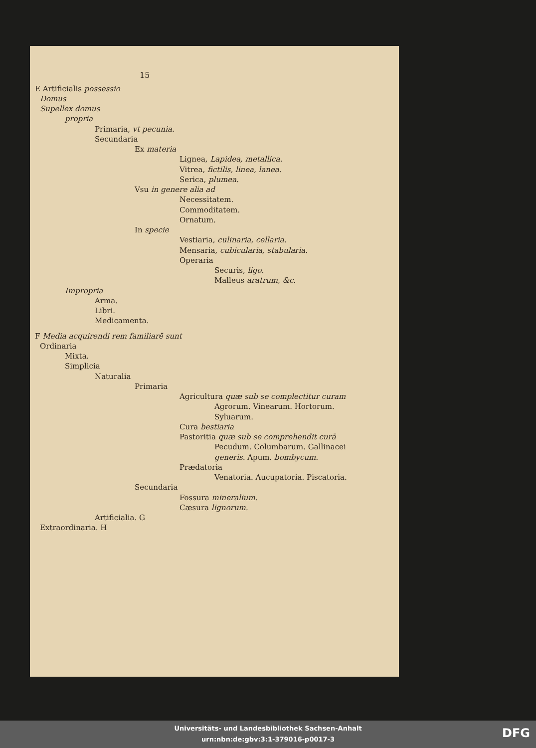15
E Artificialis possessio
Domus
Supellex domus
propria
Primaria, vt pecunia.
Secundaria
Ex materia
Lignea, Lapidea, metallica.
Vitrea, fictilis, linea, lanea.
Serica, plumea.
Vsu in genere alia ad
Necessitatem.
Commoditatem.
Ornatum.
In specie
Vestiaria, culinaria, cellaria.
Mensaria, cubicularia, stabularia.
Operaria
Securis, ligo.
Malleus aratrum, &c.
Impropria
Arma.
Libri.
Medicamenta.
F Media acquirendi rem familiarē sunt
Ordinaria
Mixta.
Simplicia
Naturalia
Primaria
Agricultura quæ sub se complectitur curam
Agrorum. Vinearum. Hortorum. Syluarum.
Cura bestiaria
Pastoritia quæ sub se comprehendit curā
Pecudum. Columbarum. Gallinacei generis. Apum. bombycum.
Prædatoria
Venatoria. Aucupatoria. Piscatoria.
Secundaria
Fossura mineralium.
Cæsura lignorum.
Artificialia. G
Extraordinaria. H
Universitäts- und Landesbibliothek Sachsen-Anhalt
urn:nbn:de:gbv:3:1-379016-p0017-3
DFG